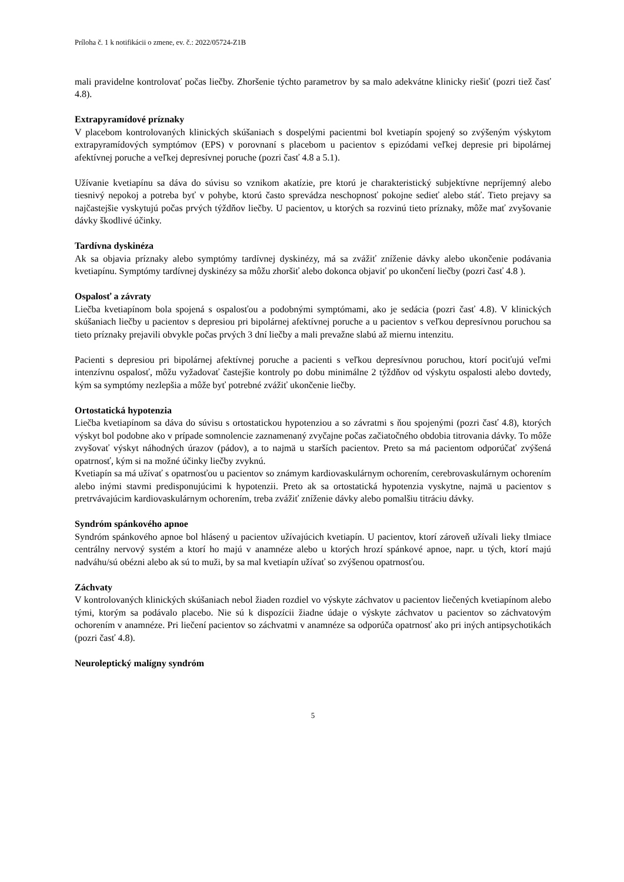Príloha č. 1 k notifikácii o zmene, ev. č.: 2022/05724-Z1B
mali pravidelne kontrolovať počas liečby. Zhoršenie týchto parametrov by sa malo adekvátne klinicky riešiť (pozri tiež časť 4.8).
Extrapyramídové príznaky
V placebom kontrolovaných klinických skúšaniach s dospelými pacientmi bol kvetiapín spojený so zvýšeným výskytom extrapyramídových symptómov (EPS) v porovnaní s placebom u pacientov s epizódami veľkej depresie pri bipolárnej afektívnej poruche a veľkej depresívnej poruche (pozri časť 4.8 a 5.1).
Užívanie kvetiapínu sa dáva do súvisu so vznikom akatízie, pre ktorú je charakteristický subjektívne nepríjemný alebo tiesnivý nepokoj a potreba byť v pohybe, ktorú často sprevádza neschopnosť pokojne sedieť alebo stáť. Tieto prejavy sa najčastejšie vyskytujú počas prvých týždňov liečby. U pacientov, u ktorých sa rozvinú tieto príznaky, môže mať zvyšovanie dávky škodlivé účinky.
Tardívna dyskinéza
Ak sa objavia príznaky alebo symptómy tardívnej dyskinézy, má sa zvážiť zníženie dávky alebo ukončenie podávania kvetiapínu. Symptómy tardívnej dyskinézy sa môžu zhoršiť alebo dokonca objaviť po ukončení liečby (pozri časť 4.8 ).
Ospalosť a závraty
Liečba kvetiapínom bola spojená s ospalosťou a podobnými symptómami, ako je sedácia (pozri časť 4.8). V klinických skúšaniach liečby u pacientov s depresiou pri bipolárnej afektívnej poruche a u pacientov s veľkou depresívnou poruchou sa tieto príznaky prejavili obvykle počas prvých 3 dní liečby a mali prevažne slabú až miernu intenzitu.
Pacienti s depresiou pri bipolárnej afektívnej poruche a pacienti s veľkou depresívnou poruchou, ktorí pociťujú veľmi intenzívnu ospalosť, môžu vyžadovať častejšie kontroly po dobu minimálne 2 týždňov od výskytu ospalosti alebo dovtedy, kým sa symptómy nezlepšia a môže byť potrebné zvážiť ukončenie liečby.
Ortostatická hypotenzia
Liečba kvetiapínom sa dáva do súvisu s ortostatickou hypotenziou a so závratmi s ňou spojenými (pozri časť 4.8), ktorých výskyt bol podobne ako v prípade somnolencie zaznamenaný zvyčajne počas začiatočného obdobia titrovania dávky. To môže zvyšovať výskyt náhodných úrazov (pádov), a to najmä u starších pacientov. Preto sa má pacientom odporúčať zvýšená opatrnosť, kým si na možné účinky liečby zvyknú.
Kvetiapín sa má užívať s opatrnosťou u pacientov so známym kardiovaskulárnym ochorením, cerebrovaskulárnym ochorením alebo inými stavmi predisponujúcimi k hypotenzii. Preto ak sa ortostatická hypotenzia vyskytne, najmä u pacientov s pretrvávajúcim kardiovaskulárnym ochorením, treba zvážiť zníženie dávky alebo pomalšiu titráciu dávky.
Syndróm spánkového apnoe
Syndróm spánkového apnoe bol hlásený u pacientov užívajúcich kvetiapín. U pacientov, ktorí zároveň užívali lieky tlmiace centrálny nervový systém a ktorí ho majú v anamnéze alebo u ktorých hrozí spánkové apnoe, napr. u tých, ktorí majú nadváhu/sú obézni alebo ak sú to muži, by sa mal kvetiapín užívať so zvýšenou opatrnosťou.
Záchvaty
V kontrolovaných klinických skúšaniach nebol žiaden rozdiel vo výskyte záchvatov u pacientov liečených kvetiapínom alebo tými, ktorým sa podávalo placebo. Nie sú k dispozícii žiadne údaje o výskyte záchvatov u pacientov so záchvatovým ochorením v anamnéze. Pri liečení pacientov so záchvatmi v anamnéze sa odporúča opatrnosť ako pri iných antipsychotikách (pozri časť 4.8).
Neuroleptický malígny syndróm
5